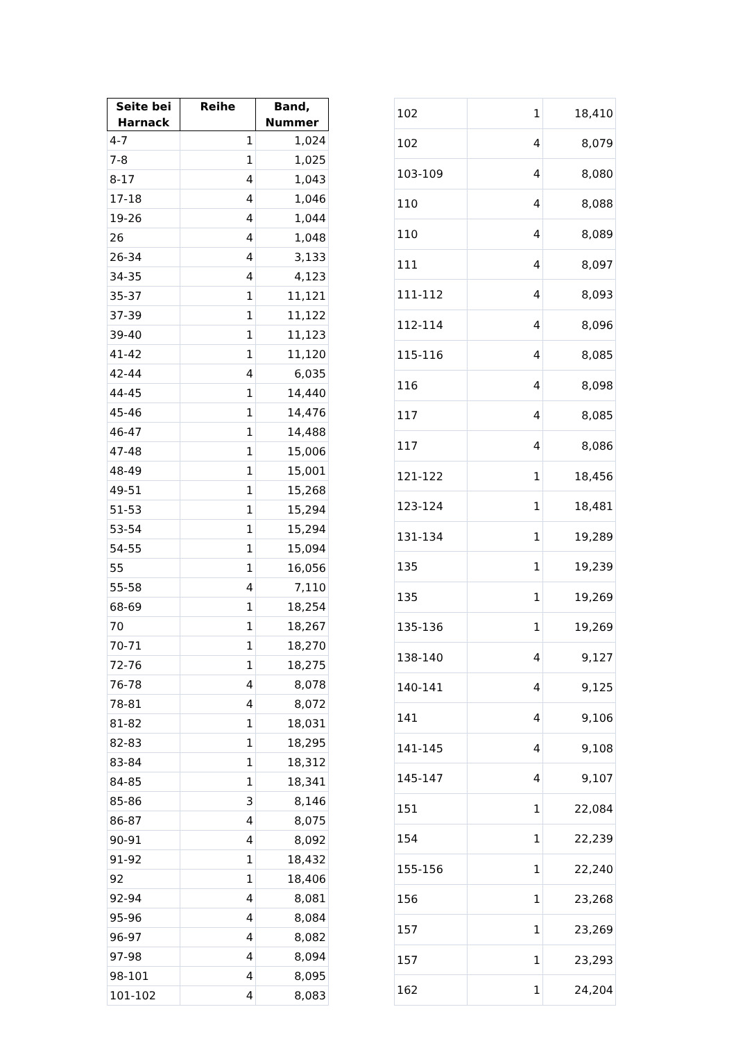| Seite bei Harnack | Reihe | Band, Nummer |
| --- | --- | --- |
| 4-7 | 1 | 1,024 |
| 7-8 | 1 | 1,025 |
| 8-17 | 4 | 1,043 |
| 17-18 | 4 | 1,046 |
| 19-26 | 4 | 1,044 |
| 26 | 4 | 1,048 |
| 26-34 | 4 | 3,133 |
| 34-35 | 4 | 4,123 |
| 35-37 | 1 | 11,121 |
| 37-39 | 1 | 11,122 |
| 39-40 | 1 | 11,123 |
| 41-42 | 1 | 11,120 |
| 42-44 | 4 | 6,035 |
| 44-45 | 1 | 14,440 |
| 45-46 | 1 | 14,476 |
| 46-47 | 1 | 14,488 |
| 47-48 | 1 | 15,006 |
| 48-49 | 1 | 15,001 |
| 49-51 | 1 | 15,268 |
| 51-53 | 1 | 15,294 |
| 53-54 | 1 | 15,294 |
| 54-55 | 1 | 15,094 |
| 55 | 1 | 16,056 |
| 55-58 | 4 | 7,110 |
| 68-69 | 1 | 18,254 |
| 70 | 1 | 18,267 |
| 70-71 | 1 | 18,270 |
| 72-76 | 1 | 18,275 |
| 76-78 | 4 | 8,078 |
| 78-81 | 4 | 8,072 |
| 81-82 | 1 | 18,031 |
| 82-83 | 1 | 18,295 |
| 83-84 | 1 | 18,312 |
| 84-85 | 1 | 18,341 |
| 85-86 | 3 | 8,146 |
| 86-87 | 4 | 8,075 |
| 90-91 | 4 | 8,092 |
| 91-92 | 1 | 18,432 |
| 92 | 1 | 18,406 |
| 92-94 | 4 | 8,081 |
| 95-96 | 4 | 8,084 |
| 96-97 | 4 | 8,082 |
| 97-98 | 4 | 8,094 |
| 98-101 | 4 | 8,095 |
| 101-102 | 4 | 8,083 |
| 102 | 1 | 18,410 |
| 102 | 4 | 8,079 |
| 103-109 | 4 | 8,080 |
| 110 | 4 | 8,088 |
| 110 | 4 | 8,089 |
| 111 | 4 | 8,097 |
| 111-112 | 4 | 8,093 |
| 112-114 | 4 | 8,096 |
| 115-116 | 4 | 8,085 |
| 116 | 4 | 8,098 |
| 117 | 4 | 8,085 |
| 117 | 4 | 8,086 |
| 121-122 | 1 | 18,456 |
| 123-124 | 1 | 18,481 |
| 131-134 | 1 | 19,289 |
| 135 | 1 | 19,239 |
| 135 | 1 | 19,269 |
| 135-136 | 1 | 19,269 |
| 138-140 | 4 | 9,127 |
| 140-141 | 4 | 9,125 |
| 141 | 4 | 9,106 |
| 141-145 | 4 | 9,108 |
| 145-147 | 4 | 9,107 |
| 151 | 1 | 22,084 |
| 154 | 1 | 22,239 |
| 155-156 | 1 | 22,240 |
| 156 | 1 | 23,268 |
| 157 | 1 | 23,269 |
| 157 | 1 | 23,293 |
| 162 | 1 | 24,204 |